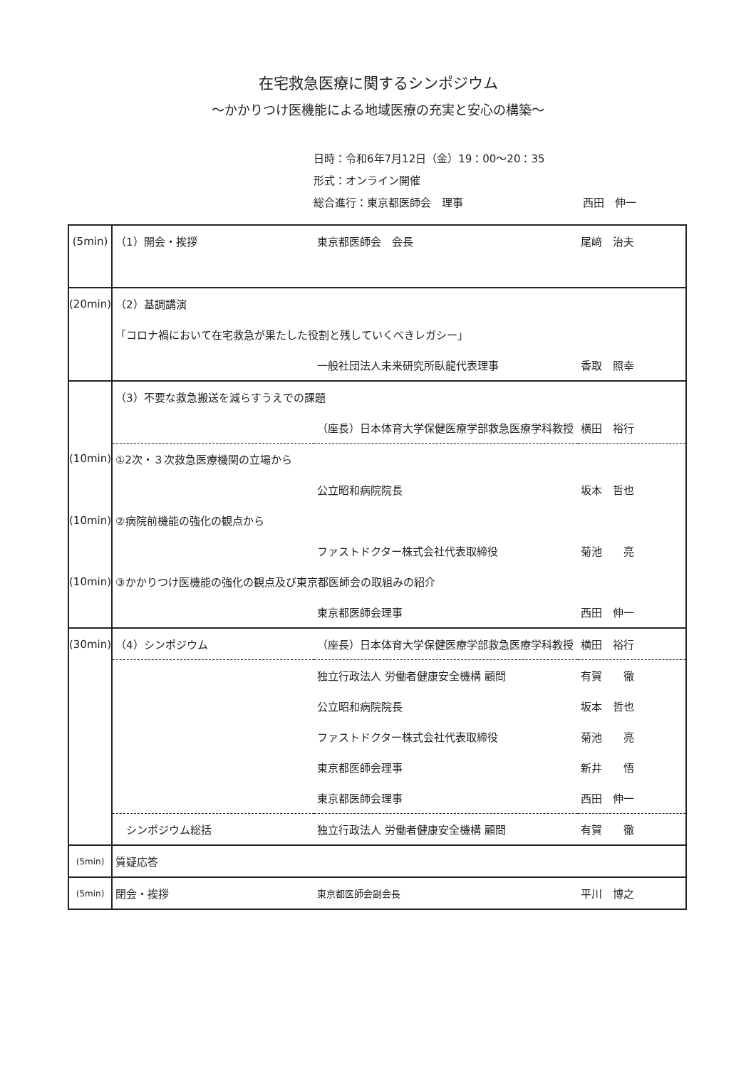在宅救急医療に関するシンポジウム
～かかりつけ医機能による地域医療の充実と安心の構築～
日時：令和6年7月12日（金）19：00～20：35
形式：オンライン開催
総合進行：東京都医師会　理事 西田　伸一
| (5min) | （1）開会・挨拶 | 東京都医師会 会長 | 尾﨑 治夫 |
| (20min) | （2）基調講演 | | |
| | 「コロナ禍において在宅救急が果たした役割と残していくべきレガシー」 | | |
| | | 一般社団法人未来研究所臥龍代表理事 | 香取 照幸 |
| | （3）不要な救急搬送を減らすうえでの課題 | | |
| | | （座長）日本体育大学保健医療学部救急医療学科教授 | 横田 裕行 |
| (10min) | ①2次・３次救急医療機関の立場から | | |
| | | 公立昭和病院院長 | 坂本 哲也 |
| (10min) | ②病院前機能の強化の観点から | | |
| | | ファストドクター株式会社代表取締役 | 菊池 亮 |
| (10min) | ③かかりつけ医機能の強化の観点及び東京都医師会の取組みの紹介 | | |
| | | 東京都医師会理事 | 西田 伸一 |
| (30min) | （4）シンポジウム | （座長）日本体育大学保健医療学部救急医療学科教授 | 横田 裕行 |
| | | 独立行政法人 労働者健康安全機構 顧問 | 有賀 徹 |
| | | 公立昭和病院院長 | 坂本 哲也 |
| | | ファストドクター株式会社代表取締役 | 菊池 亮 |
| | | 東京都医師会理事 | 新井 悟 |
| | | 東京都医師会理事 | 西田 伸一 |
| | シンポジウム総括 | 独立行政法人 労働者健康安全機構 顧問 | 有賀 徹 |
| (5min) | 質疑応答 | | |
| (5min) | 閉会・挨拶 | 東京都医師会副会長 | 平川 博之 |